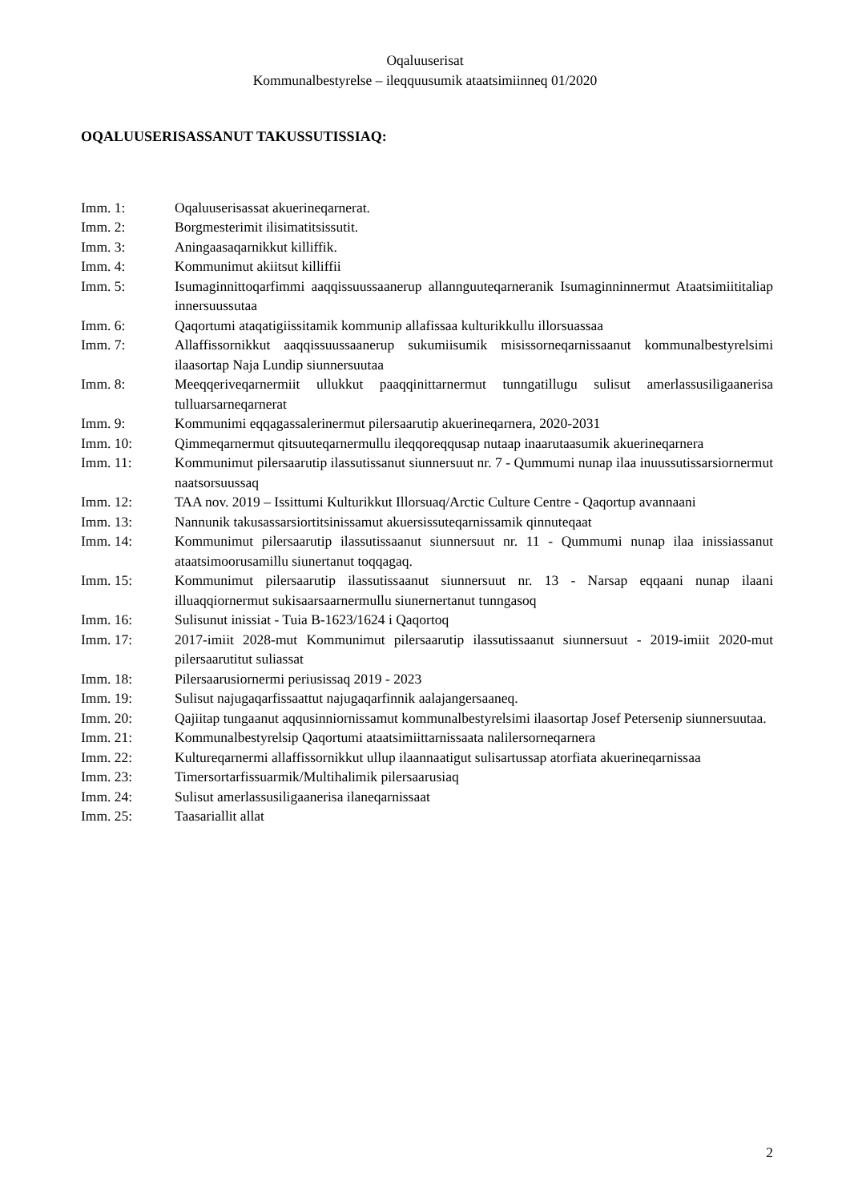Oqaluuserisat
Kommunalbestyrelse – ileqquusumik ataatsimiinneq 01/2020
OQALUUSERISASSANUT TAKUSSUTISSIAQ:
Imm. 1: Oqaluuserisassat akuerineqarnerat.
Imm. 2: Borgmesterimit ilisimatitsissutit.
Imm. 3: Aningaasaqarnikkut killiffik.
Imm. 4: Kommunimut akiitsut killiffii
Imm. 5: Isumaginnittoqarfimmi aaqqissuussaanerup allannguuteqarneranik Isumaginninnermut Ataatsimiititaliap innersuussutaa
Imm. 6: Qaqortumi ataqatigiissitamik kommunip allafissaa kulturikkullu illorsuassaa
Imm. 7: Allaffissornikkut aaqqissuussaanerup sukumiisumik misissorneqarnissaanut kommunalbestyrelsimi ilaasortap Naja Lundip siunnersuutaa
Imm. 8: Meeqqeriveqarnermiit ullukkut paaqqinittarnermut tunngatillugu sulisut amerlassusiligaanerisa tulluarsarneqarnerat
Imm. 9: Kommunimi eqqagassalerinermut pilersaarutip akuerineqarnera, 2020-2031
Imm. 10: Qimmeqarnermut qitsuuteqarnermullu ileqqoreqqusap nutaap inaarutaasumik akuerineqarnera
Imm. 11: Kommunimut pilersaarutip ilassutissanut siunnersuut nr. 7 - Qummumi nunap ilaa inuussutissarsiornermut naatsorsuussaq
Imm. 12: TAA nov. 2019 – Issittumi Kulturikkut Illorsuaq/Arctic Culture Centre - Qaqortup avannaani
Imm. 13: Nannunik takusassarsiortitsinissamut akuersissuteqarnissamik qinnuteqaat
Imm. 14: Kommunimut pilersaarutip ilassutissaanut siunnersuut nr. 11 - Qummumi nunap ilaa inissiassanut ataatsimoorusamillu siunertanut toqqagaq.
Imm. 15: Kommunimut pilersaarutip ilassutissaanut siunnersuut nr. 13 - Narsap eqqaani nunap ilaani illuaqqiornermut sukisaarsaarnermullu siunernertanut tunngasoq
Imm. 16: Sulisunut inissiat - Tuia B-1623/1624 i Qaqortoq
Imm. 17: 2017-imiit 2028-mut Kommunimut pilersaarutip ilassutissaanut siunnersuut - 2019-imiit 2020-mut pilersaarutitut suliassat
Imm. 18: Pilersaarusiornermi periusissaq 2019 - 2023
Imm. 19: Sulisut najugaqarfissaattut najugaqarfinnik aalajangersaaneq.
Imm. 20: Qajiitap tungaanut aqqusinniornissamut kommunalbestyrelsimi ilaasortap Josef Petersenip siunnersuutaa.
Imm. 21: Kommunalbestyrelsip Qaqortumi ataatsimiittarnissaata nalilersorneqarnera
Imm. 22: Kultureqarnermi allaffissornikkut ullup ilaannaatigut sulisartussap atorfiata akuerineqarnissaa
Imm. 23: Timersortarfissuarmik/Multihalimik pilersaarusiaq
Imm. 24: Sulisut amerlassusiligaanerisa ilaneqarnissaat
Imm. 25: Taasariallit allat
2